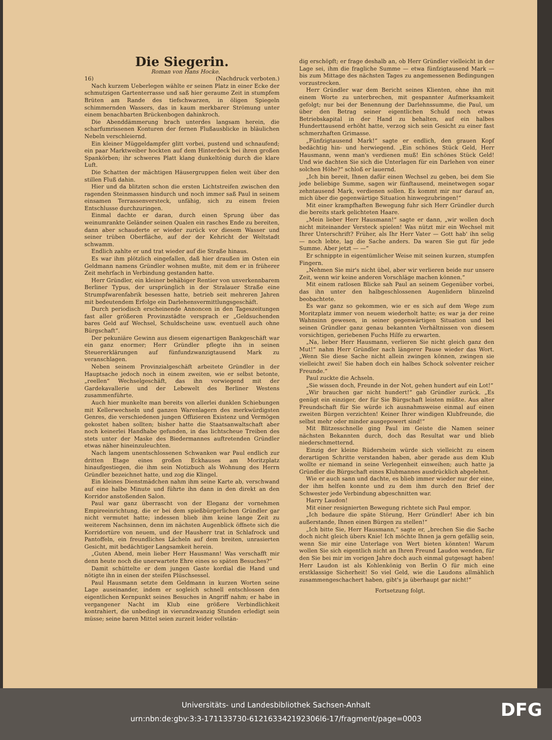Die Siegerin.
Roman von Hans Hocke.
16) (Nachdruck verboten.)
Nach kurzem Ueberlegen wählte er seinen Platz in einer Ecke der schmutzigen Gartenterrasse und saß hier geraume Zeit in stumpfem Brüten am Rande des tiefschwarzen, in öligen Spiegeln schimmernden Wassers, das in kaum merkbarer Strömung unter einem benachbarten Brückenbogen dahinkroch.
Die Abenddämmerung brach unterdes langsam herein, die scharfumrissenen Konturen der fernen Flußausblicke in bläulichen Nebeln verschleiernd.
Ein kleiner Müggeldampfer glitt vorbei, pustend und schnaufend; ein paar Marktweiber hockten auf dem Hinterdeck bei ihren großen Spankörben; ihr schweres Platt klang dunkeltönig durch die klare Luft.
Die Schatten der mächtigen Häusergruppen fielen weit über den stillen Fluß dahin.
Hier und da blitzten schon die ersten Lichtstreifen zwischen den ragenden Steinmassen hindurch und noch immer saß Paul in seinem einsamen Terrassenversteck, unfähig, sich zu einem freien Entschlusse durchzuringen.
Einmal dachte er daran, durch einen Sprung über das weinumrankte Geländer seinen Qualen ein rasches Ende zu bereiten, dann aber schauderte er wieder zurück vor diesem Wasser und seiner trüben Oberfläche, auf der der Kehricht der Weltstadt schwamm.
Endlich zahlte er und trat wieder auf die Straße hinaus.
Es war ihm plötzlich eingefallen, daß hier draußen im Osten ein Geldmann namens Gründler wohnen mußte, mit dem er in früherer Zeit mehrfach in Verbindung gestanden hatte.
Herr Gründler, ein kleiner behäbiger Rentier von unverkennbarem Berliner Typus, der ursprünglich in der Stralauer Straße eine Strumpfwarenfabrik besessen hatte, betrieb seit mehreren Jahren mit bedeutendem Erfolge ein Darlehensvermittlungsgeschäft.
Durch periodisch erscheinende Annoncen in den Tageszeitungen fast aller größeren Provinzstädte versprach er „Geldsuchenden bares Geld auf Wechsel, Schuldscheine usw. eventuell auch ohne Bürgschaft“.
Der pekuniäre Gewinn aus diesem eigenartigen Bankgeschäft war ein ganz enormer; Herr Gründler pflegte ihn in seinen Steuererklärungen auf fünfundzwanzigtausend Mark zu veranschlagen.
Neben seinem Provinzialgeschäft arbeitete Gründler in der Hauptsache jedoch noch in einem zweiten, wie er selbst betonte, „reellen“ Wechselgeschäft, das ihn vorwiegend mit der Gardekavallerie und der Lebewelt des Berliner Westens zusammenführte.
Auch hier munkelte man bereits von allerlei dunklen Schiebungen mit Kellerwechseln und ganzen Warenlagern des merkwürdigsten Genres, die verschiedenen jungen Offizieren Existenz und Vermögen gekostet haben sollten; bisher hatte die Staatsanwaltschaft aber noch keinerlei Handhabe gefunden, in das lichtscheue Treiben des stets unter der Maske des Biedermannes auftretenden Gründler etwas näher hineinzuleuchten.
Nach langem unentschlossenen Schwanken war Paul endlich zur dritten Etage eines großen Eckhauses am Moritzplatz hinaufgestiegen, die ihm sein Notizbuch als Wohnung des Herrn Gründler bezeichnet hatte, und zog die Klingel.
Ein kleines Dienstmädchen nahm ihm seine Karte ab, verschwand auf eine halbe Minute und führte ihn dann in den direkt an den Korridor anstoßenden Salon.
Paul war ganz überrascht von der Eleganz der vornehmen Empireeinrichtung, die er bei dem spießbürgerlichen Gründler gar nicht vermutet hatte; indessen blieb ihm keine lange Zeit zu weiterem Nachsinnen, denn im nächsten Augenblick öffnete sich die Korridortüre von neuem, und der Hausherr trat in Schlafrock und Pantoffeln, ein freundliches Lächeln auf dem breiten, unrasierten Gesicht, mit bedächtiger Langsamkeit herein.
„Guten Abend, mein lieber Herr Hausmann! Was verschafft mir denn heute noch die unerwartete Ehre eines so späten Besuches?“
Damit schüttelte er dem jungen Gaste kordial die Hand und nötigte ihn in einen der steifen Plüschsessel.
Paul Hausmann setzte dem Geldmann in kurzen Worten seine Lage auseinander, indem er sogleich schnell entschlossen den eigentlichen Kernpunkt seines Besuches in Angriff nahm; er habe in vergangener Nacht im Klub eine größere Verbindlichkeit kontrahiert, die unbedingt in vierundzwanzig Stunden erledigt sein müsse; seine baren Mittel seien zurzeit leider vollstän-
dig erschöpft; er frage deshalb an, ob Herr Gründler vielleicht in der Lage sei, ihm die fragliche Summe — etwa fünfzigtausend Mark — bis zum Mittage des nächsten Tages zu angemessenen Bedingungen vorzustrecken.
Herr Gründler war dem Bericht seines Klienten, ohne ihn mit einem Worte zu unterbrechen, mit gespannter Aufmerksamkeit gefolgt; nur bei der Benennung der Darlehnssumme, die Paul, um über den Betrag seiner eigentlichen Schuld noch etwas Betriebskapital in der Hand zu behalten, auf ein halbes Hunderttausend erhöht hatte, verzog sich sein Gesicht zu einer fast schmerzhaften Grimasse.
„Fünfzigtausend Mark!“ sagte er endlich, den grauen Kopf bedächtig hin- und herwiegend. „Ein schönes Stück Geld, Herr Hausmann, wenn man's verdienen muß! Ein schönes Stück Geld! Und wie dachten Sie sich die Unterlagen für ein Darlehen von einer solchen Höhe?“ schloß er lauernd.
„Ich bin bereit, Ihnen dafür einen Wechsel zu geben, bei dem Sie jede beliebige Summe, sagen wir fünftausend, meinetwegen sogar zehntausend Mark, verdienen sollen. Es kommt mir nur darauf an, mich über die gegenwärtige Situation hinwegzubringen!“
Mit einer krampfhaften Bewegung fuhr sich Herr Gründler durch die bereits stark gelichteten Haare.
„Mein lieber Herr Hausmann!“ sagte er dann, „wir wollen doch nicht miteinander Versteck spielen! Was nützt mir ein Wechsel mit Ihrer Unterschrift? Früher, als Ihr Herr Vater — Gott hab' ihn selig — noch lebte, lag die Sache anders. Da waren Sie gut für jede Summe. Aber jetzt — —“
Er schnippte in eigentümlicher Weise mit seinen kurzen, stumpfen Fingern.
„Nehmen Sie mir's nicht übel, aber wir verlieren beide nur unsere Zeit, wenn wir keine anderen Vorschläge machen können.“
Mit einem ratlosen Blicke sah Paul an seinem Gegenüber vorbei, das ihn unter den halbgeschlossenen Augenlidern blinzelnd beobachtete.
Es war ganz so gekommen, wie er es sich auf dem Wege zum Moritzplatz immer von neuem wiederholt hatte; es war ja der reine Wahnsinn gewesen, in seiner gegenwärtigen Situation und bei seinen Gründler ganz genau bekannten Verhältnissen von diesem vorsichtigen, geriebenen Fuchs Hilfe zu erwarten.
„Na, lieber Herr Hausmann, verlieren Sie nicht gleich ganz den Mut!“ nahm Herr Gründler nach längerer Pause wieder das Wort. „Wenn Sie diese Sache nicht allein zwingen können, zwingen sie vielleicht zwei! Sie haben doch ein halbes Schock solventer reicher Freunde.“
Paul zuckte die Achseln.
„Sie wissen doch, Freunde in der Not, gehen hundert auf ein Lot!“
„Wir brauchen gar nicht hundert!“ gab Gründler zurück. „Es genügt ein einziger, der für Sie Bürgschaft leisten müßte. Aus alter Freundschaft für Sie würde ich ausnahmsweise einmal auf einen zweiten Bürgen verzichten! Keiner Ihrer windigen Klubfreunde, die selbst mehr oder minder ausgepowert sind!“
Mit Blitzesschnelle ging Paul im Geiste die Namen seiner nächsten Bekannten durch, doch das Resultat war und blieb niederschmetternd.
Einzig der kleine Rüdersheim würde sich vielleicht zu einem derartigen Schritte verstanden haben, aber gerade aus dem Klub wollte er niemand in seine Verlegenheit einweihen; auch hatte ja Gründler die Bürgschaft eines Klubmannes ausdrücklich abgelehnt.
Wie er auch sann und dachte, es blieb immer wieder nur der eine, der ihm helfen konnte und zu dem ihm durch den Brief der Schwester jede Verbindung abgeschnitten war.
Harry Laudon!
Mit einer resignierten Bewegung richtete sich Paul empor.
„Ich bedaure die späte Störung, Herr Gründler! Aber ich bin außerstande, Ihnen einen Bürgen zu stellen!“
„Ich bitte Sie, Herr Hausmann,“ sagte er, „brechen Sie die Sache doch nicht gleich übers Knie! Ich möchte Ihnen ja gern gefällig sein, wenn Sie mir eine Unterlage von Wert bieten könnten! Warum wollen Sie sich eigentlich nicht an Ihren Freund Laudon wenden, für den Sie bei mir im vorigen Jahre doch auch einmal gutgesagt haben! Herr Laudon ist als Kohlenkönig von Berlin O für mich eine erstklassige Sicherheit! So viel Geld, wie die Laudons allmählich zusammengeschachert haben, gibt's ja überhaupt gar nicht!“
Fortsetzung folgt.
Universitäts- und Landesbibliothek Sachsen-Anhalt
urn:nbn:de:gbv:3:3-171133730-612163342192306l6-17/fragment/page=0003
DFG